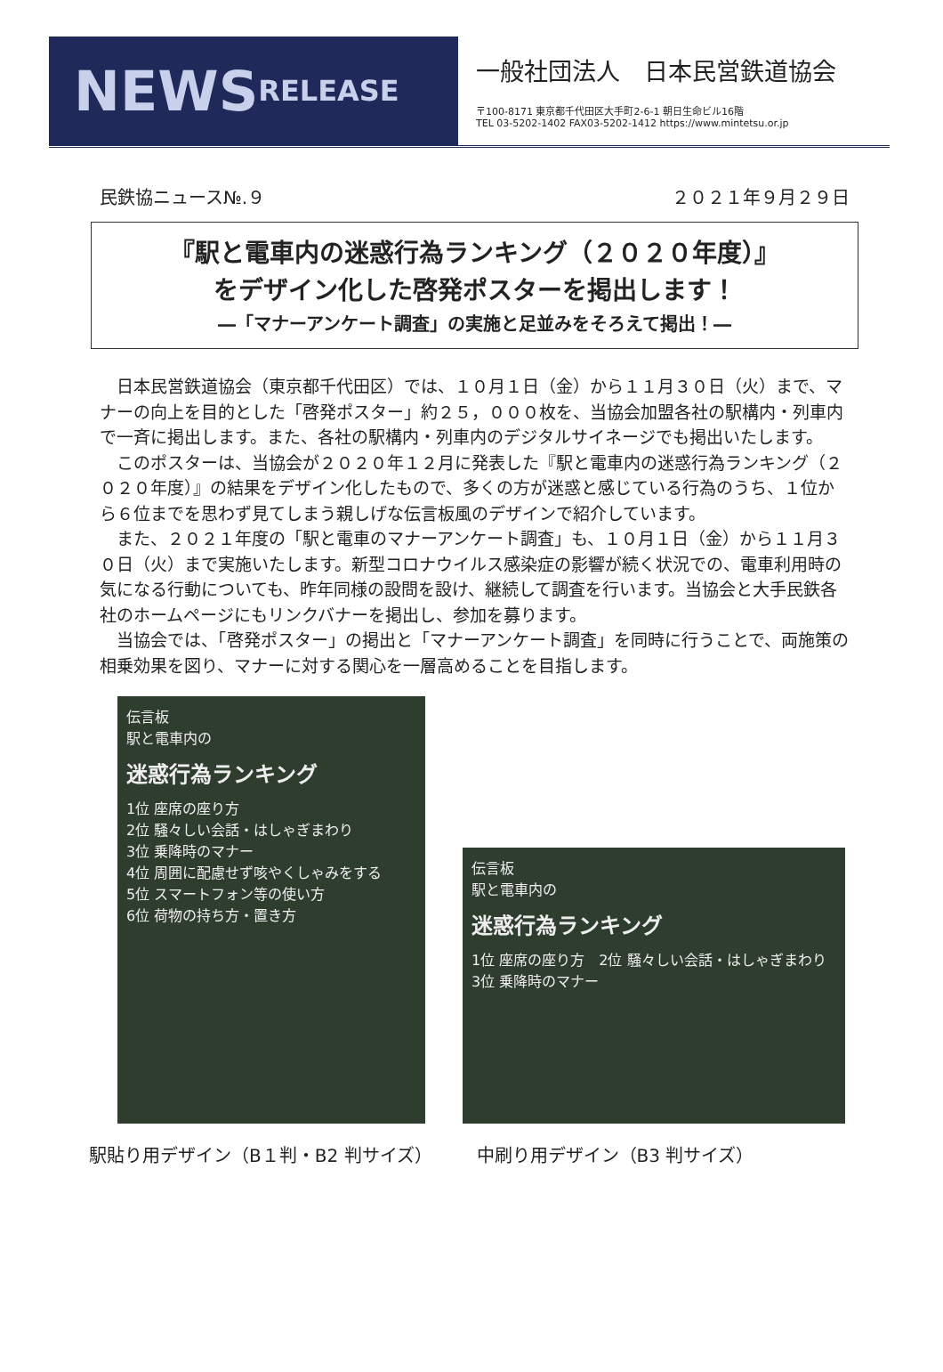NEWS RELEASE
一般社団法人　日本民営鉄道協会
〒100-8171 東京都千代田区大手町2-6-1 朝日生命ビル16階
TEL 03-5202-1402 FAX03-5202-1412 https://www.mintetsu.or.jp
民鉄協ニュース№.９ ２０２１年９月２９日
『駅と電車内の迷惑行為ランキング（２０２０年度）』
をデザイン化した啓発ポスターを掲出します！
―「マナーアンケート調査」の実施と足並みをそろえて掲出！―
日本民営鉄道協会（東京都千代田区）では、１０月１日（金）から１１月３０日（火）まで、マナーの向上を目的とした「啓発ポスター」約２５，０００枚を、当協会加盟各社の駅構内・列車内で一斉に掲出します。また、各社の駅構内・列車内のデジタルサイネージでも掲出いたします。
このポスターは、当協会が２０２０年１２月に発表した『駅と電車内の迷惑行為ランキング（２０２０年度）』の結果をデザイン化したもので、多くの方が迷惑と感じている行為のうち、１位から６位までを思わず見てしまう親しげな伝言板風のデザインで紹介しています。
また、２０２１年度の「駅と電車のマナーアンケート調査」も、１０月１日（金）から１１月３０日（火）まで実施いたします。新型コロナウイルス感染症の影響が続く状況での、電車利用時の気になる行動についても、昨年同様の設問を設け、継続して調査を行います。当協会と大手民鉄各社のホームページにもリンクバナーを掲出し、参加を募ります。
当協会では、「啓発ポスター」の掲出と「マナーアンケート調査」を同時に行うことで、両施策の相乗効果を図り、マナーに対する関心を一層高めることを目指します。
伝言板
駅と電車内の
迷惑行為ランキング
1位 座席の座り方
2位 騒々しい会話・はしゃぎまわり
3位 乗降時のマナー
4位 周囲に配慮せず咳やくしゃみをする
5位 スマートフォン等の使い方
6位 荷物の持ち方・置き方
伝言板
駅と電車内の
迷惑行為ランキング
1位 座席の座り方　2位 騒々しい会話・はしゃぎまわり　3位 乗降時のマナー
駅貼り用デザイン（B１判・B2 判サイズ） 中刷り用デザイン（B3 判サイズ）